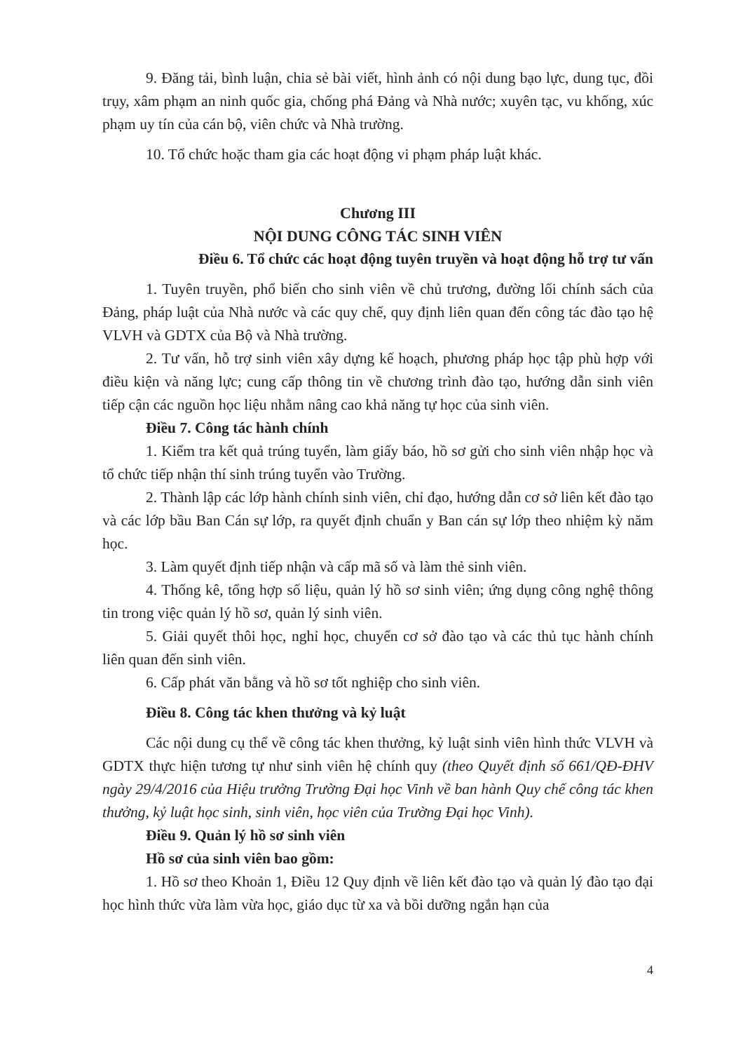9. Đăng tải, bình luận, chia sẻ bài viết, hình ảnh có nội dung bạo lực, dung tục, đồi trụy, xâm phạm an ninh quốc gia, chống phá Đảng và Nhà nước; xuyên tạc, vu khống, xúc phạm uy tín của cán bộ, viên chức và Nhà trường.
10. Tổ chức hoặc tham gia các hoạt động vi phạm pháp luật khác.
Chương III
NỘI DUNG CÔNG TÁC SINH VIÊN
Điều 6. Tổ chức các hoạt động tuyên truyền và hoạt động hỗ trợ tư vấn
1. Tuyên truyền, phổ biến cho sinh viên về chủ trương, đường lối chính sách của Đảng, pháp luật của Nhà nước và các quy chế, quy định liên quan đến công tác đào tạo hệ VLVH và GDTX của Bộ và Nhà trường.
2. Tư vấn, hỗ trợ sinh viên xây dựng kế hoạch, phương pháp học tập phù hợp với điều kiện và năng lực; cung cấp thông tin về chương trình đào tạo, hướng dẫn sinh viên tiếp cận các nguồn học liệu nhằm nâng cao khả năng tự học của sinh viên.
Điều 7. Công tác hành chính
1. Kiểm tra kết quả trúng tuyển, làm giấy báo, hồ sơ gửi cho sinh viên nhập học và tổ chức tiếp nhận thí sinh trúng tuyển vào Trường.
2. Thành lập các lớp hành chính sinh viên, chỉ đạo, hướng dẫn cơ sở liên kết đào tạo và các lớp bầu Ban Cán sự lớp, ra quyết định chuẩn y Ban cán sự lớp theo nhiệm kỳ năm học.
3. Làm quyết định tiếp nhận và cấp mã số và làm thẻ sinh viên.
4. Thống kê, tổng hợp số liệu, quản lý hồ sơ sinh viên; ứng dụng công nghệ thông tin trong việc quản lý hồ sơ, quản lý sinh viên.
5. Giải quyết thôi học, nghỉ học, chuyển cơ sở đào tạo và các thủ tục hành chính liên quan đến sinh viên.
6. Cấp phát văn bằng và hồ sơ tốt nghiệp cho sinh viên.
Điều 8. Công tác khen thưởng và kỷ luật
Các nội dung cụ thể về công tác khen thưởng, kỷ luật sinh viên hình thức VLVH và GDTX thực hiện tương tự như sinh viên hệ chính quy (theo Quyết định số 661/QĐ-ĐHV ngày 29/4/2016 của Hiệu trưởng Trường Đại học Vinh về ban hành Quy chế công tác khen thưởng, kỷ luật học sinh, sinh viên, học viên của Trường Đại học Vinh).
Điều 9. Quản lý hồ sơ sinh viên
Hồ sơ của sinh viên bao gồm:
1. Hồ sơ theo Khoản 1, Điều 12 Quy định về liên kết đào tạo và quản lý đào tạo đại học hình thức vừa làm vừa học, giáo dục từ xa và bồi dưỡng ngắn hạn của
4